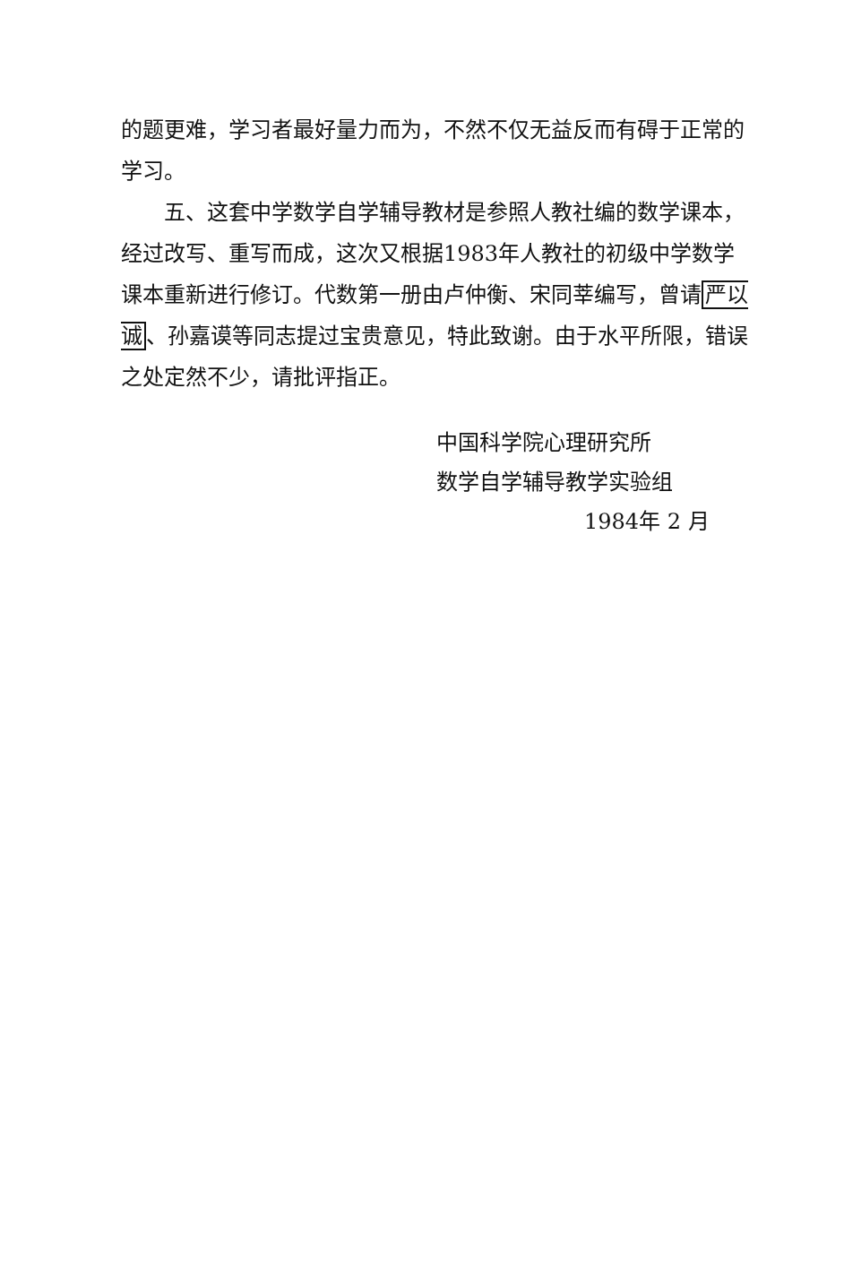的题更难，学习者最好量力而为，不然不仅无益反而有碍于正常的学习。
五、这套中学数学自学辅导教材是参照人教社编的数学课本，经过改写、重写而成，这次又根据1983年人教社的初级中学数学课本重新进行修订。代数第一册由卢仲衡、宋同莘编写，曾请严以诚、孙嘉谟等同志提过宝贵意见，特此致谢。由于水平所限，错误之处定然不少，请批评指正。
中国科学院心理研究所
数学自学辅导教学实验组
1984年 2 月